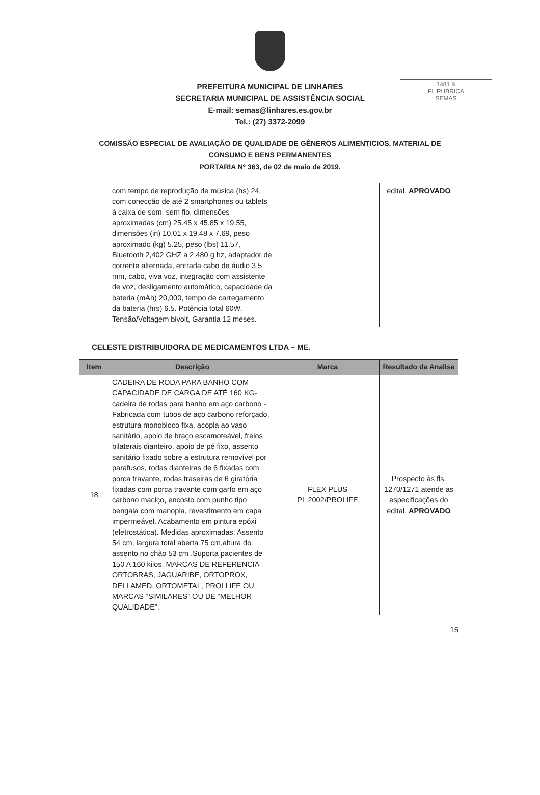1481 &
FL RUBRICA
SEMAS
PREFEITURA MUNICIPAL DE LINHARES
SECRETARIA MUNICIPAL DE ASSISTÊNCIA SOCIAL
E-mail: semas@linhares.es.gov.br
Tel.: (27) 3372-2099
COMISSÃO ESPECIAL DE AVALIAÇÃO DE QUALIDADE DE GÊNEROS ALIMENTICIOS, MATERIAL DE
CONSUMO E BENS PERMANENTES
PORTARIA Nº 363, de 02 de maio de 2019.
| | com tempo de reprodução de música (hs) 24, com conecção de até 2 smartphones ou tablets à caixa de som, sem fio, dimensões aproximadas (cm) 25.45 x 45.85 x 19.55, dimensões (in) 10.01 x 19.48 x 7.69, peso aproximado (kg) 5.25, peso (lbs) 11.57, Bluetooth 2,402 GHZ a 2,480 g hz, adaptador de corrente alternada, entrada cabo de áudio 3,5 mm, cabo, viva voz, integração com assistente de voz, desligamento automático, capacidade da bateria (mAh) 20,000, tempo de carregamento da bateria (hrs) 6.5. Potência total 60W, Tensão/Voltagem bivolt, Garantia 12 meses. | | edital, APROVADO |
CELESTE DISTRIBUIDORA DE MEDICAMENTOS LTDA – ME.
| item | Descrição | Marca | Resultado da Analise |
| --- | --- | --- | --- |
| 18 | CADEIRA DE RODA PARA BANHO COM CAPACIDADE DE CARGA DE ATÉ 160 KG- cadeira de rodas para banho em aço carbono - Fabricada com tubos de aço carbono reforçado, estrutura monobloco fixa, acopla ao vaso sanitário, apoio de braço escamoteável, freios bilaterais dianteiro, apoio de pé fixo, assento sanitário fixado sobre a estrutura removível por parafusos, rodas dianteiras de 6 fixadas com porca travante, rodas traseiras de 6 giratória fixadas com porca travante com garfo em aço carbono maciço, encosto com punho tipo bengala com manopla, revestimento em capa impermeável. Acabamento em pintura epóxi (eletrostática). Medidas aproximadas: Assento 54 cm, largura total aberta 75 cm,altura do assento no chão 53 cm .Suporta pacientes de 150 A 160 kilos. MARCAS DE REFERENCIA ORTOBRAS, JAGUARIBE, ORTOPROX, DELLAMED, ORTOMETAL, PROLLIFE OU MARCAS “SIMILARES” OU DE “MELHOR QUALIDADE”. | FLEX PLUS PL 2002/PROLIFE | Prospecto às fls. 1270/1271 atende as especificações do edital, APROVADO |
15